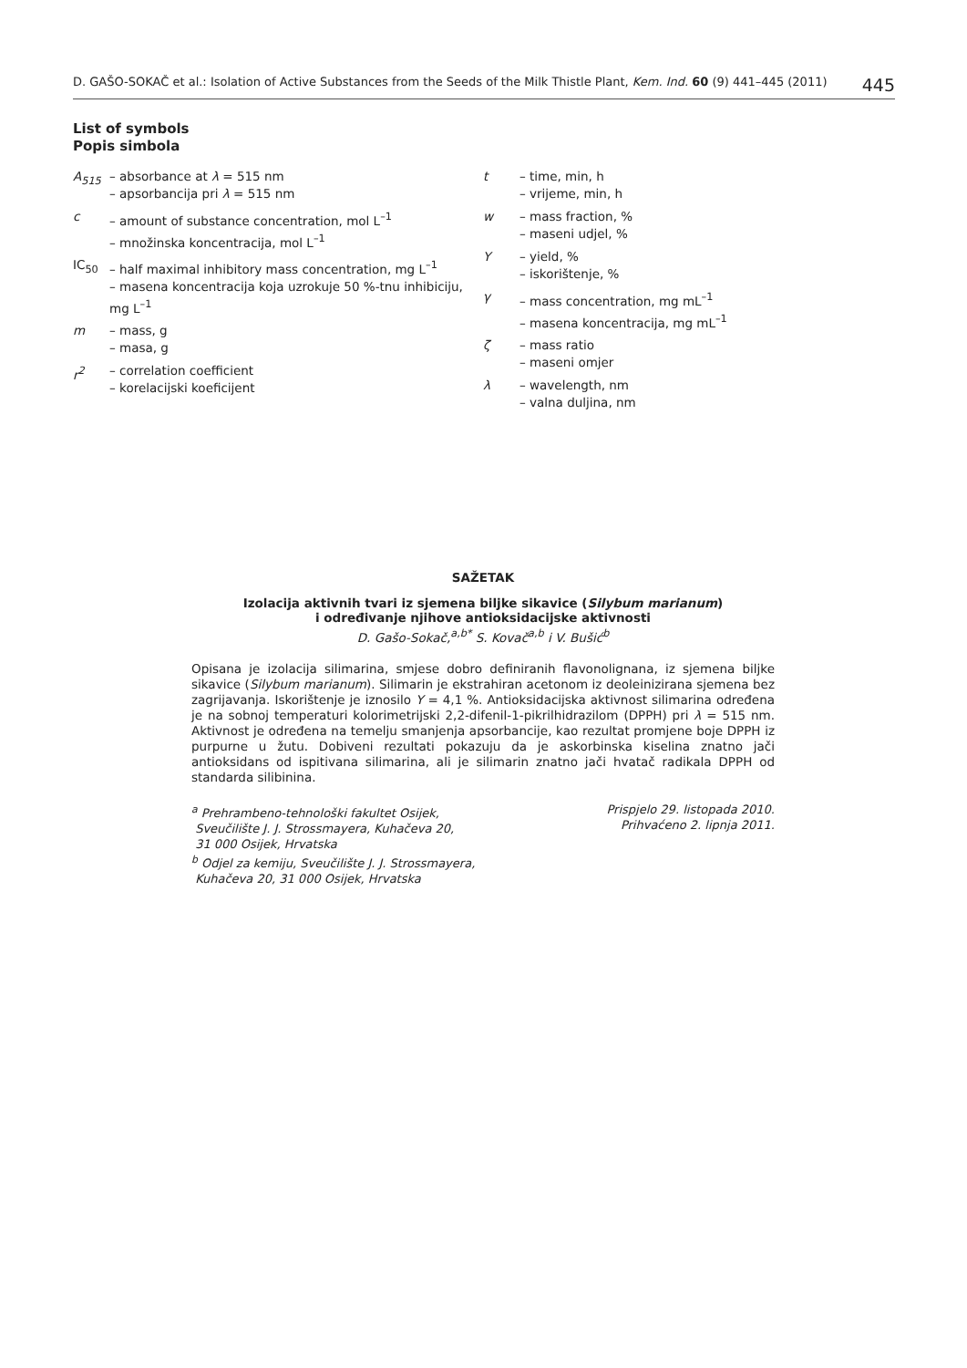D. GAŠO-SOKAČ et al.: Isolation of Active Substances from the Seeds of the Milk Thistle Plant, Kem. Ind. 60 (9) 441–445 (2011) 445
List of symbols
Popis simbola
A<sub>515</sub> – absorbance at λ = 515 nm
– apsorbancija pri λ = 515 nm
c – amount of substance concentration, mol L<sup>–1</sup>
– množinska koncentracija, mol L<sup>–1</sup>
IC<sub>50</sub> – half maximal inhibitory mass concentration, mg L<sup>–1</sup>
– masena koncentracija koja uzrokuje 50 %-tnu inhibiciju, mg L<sup>–1</sup>
m – mass, g
– masa, g
r<sup>2</sup> – correlation coefficient
– korelacijski koeficijent
t – time, min, h
– vrijeme, min, h
w – mass fraction, %
– maseni udjel, %
Y – yield, %
– iskorištenje, %
γ – mass concentration, mg mL<sup>–1</sup>
– masena koncentracija, mg mL<sup>–1</sup>
ζ – mass ratio
– maseni omjer
λ – wavelength, nm
– valna duljina, nm
SAŽETAK
Izolacija aktivnih tvari iz sjemena biljke sikavice (Silybum marianum)
i određivanje njihove antioksidacijske aktivnosti
D. Gašo-Sokač,<sup>a,b*</sup> S. Kovač<sup>a,b</sup> i V. Bušić<sup>b</sup>
Opisana je izolacija silimarina, smjese dobro definiranih flavonolignana, iz sjemena biljke sikavice (Silybum marianum). Silimarin je ekstrahiran acetonom iz deoleinizirana sjemena bez zagrijavanja. Iskorištenje je iznosilo Y = 4,1 %. Antioksidacijska aktivnost silimarina određena je na sobnoj temperaturi kolorimetrijski 2,2-difenil-1-pikrilhidrazilom (DPPH) pri λ = 515 nm. Aktivnost je određena na temelju smanjenja apsorbancije, kao rezultat promjene boje DPPH iz purpurne u žutu. Dobiveni rezultati pokazuju da je askorbinska kiselina znatno jači antioksidans od ispitivana silimarina, ali je silimarin znatno jači hvatač radikala DPPH od standarda silibinina.
<sup>a</sup> Prehrambeno-tehnološki fakultet Osijek,
Sveučilište J. J. Strossmayera, Kuhačeva 20,
31 000 Osijek, Hrvatska
<sup>b</sup> Odjel za kemiju, Sveučilište J. J. Strossmayera,
Kuhačeva 20, 31 000 Osijek, Hrvatska
Prispjelo 29. listopada 2010.
Prihvaćeno 2. lipnja 2011.